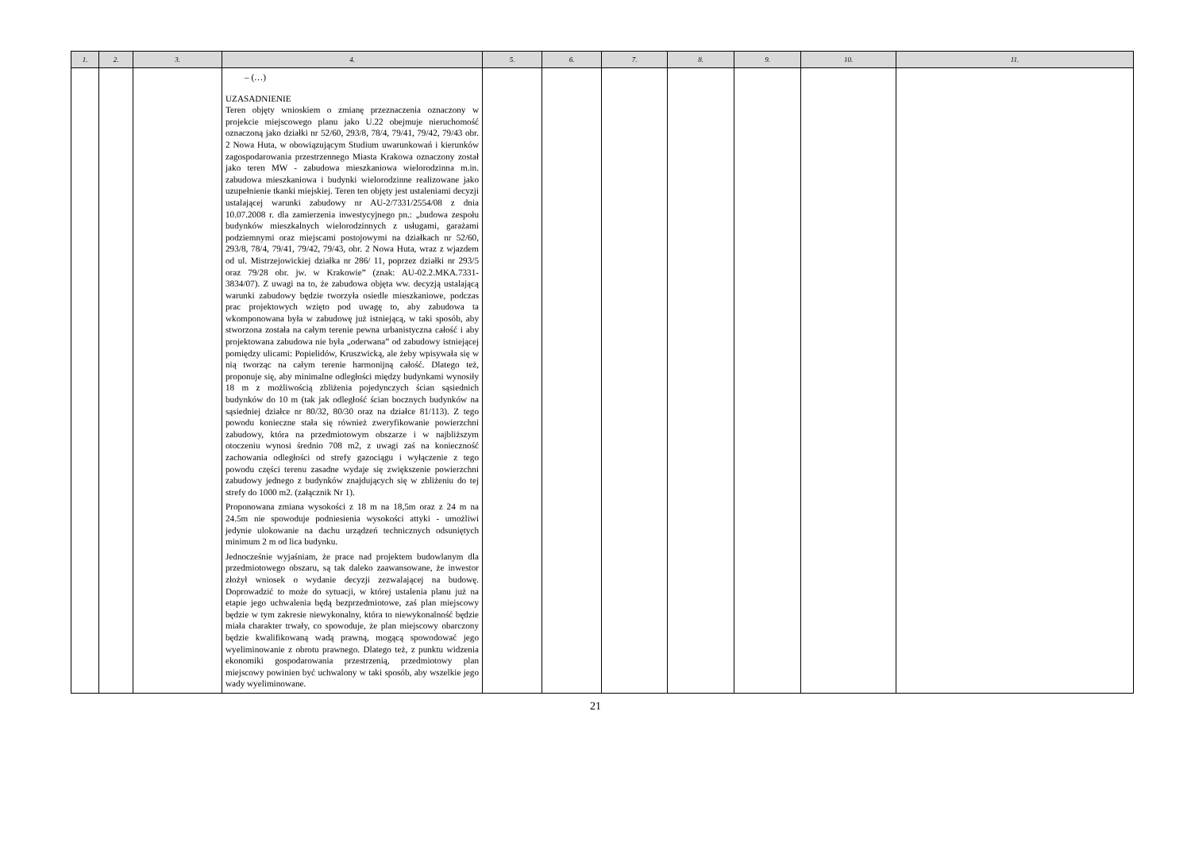| 1. | 2. | 3. | 4. | 5. | 6. | 7. | 8. | 9. | 10. | 11. |
| --- | --- | --- | --- | --- | --- | --- | --- | --- | --- | --- |
| | | | – (…) UZASADNIENIE Teren objęty wnioskiem o zmianę przeznaczenia oznaczony w projekcie miejscowego planu jako U.22 obejmuje nieruchomość oznaczoną jako działki nr 52/60, 293/8, 78/4, 79/41, 79/42, 79/43 obr. 2 Nowa Huta, w obowiązującym Studium uwarunkowań i kierunków zagospodarowania przestrzennego Miasta Krakowa oznaczony został jako teren MW - zabudowa mieszkaniowa wielorodzinna m.in. zabudowa mieszkaniowa i budynki wielorodzinne realizowane jako uzupełnienie tkanki miejskiej. Teren ten objęty jest ustaleniami decyzji ustalającej warunki zabudowy nr AU-2/7331/2554/08 z dnia 10.07.2008 r. dla zamierzenia inwestycyjnego pn.: „budowa zespołu budynków mieszkalnych wielorodzinnych z usługami, garażami podziemnymi oraz miejscami postojowymi na działkach nr 52/60, 293/8, 78/4, 79/41, 79/42, 79/43, obr. 2 Nowa Huta, wraz z wjazdem od ul. Mistrzejowickiej działka nr 286/ 11, poprzez działki nr 293/5 oraz 79/28 obr. jw. w Krakowie” (znak: AU-02.2.MKA.7331-3834/07). Z uwagi na to, że zabudowa objęta ww. decyzją ustalającą warunki zabudowy będzie tworzyła osiedle mieszkaniowe, podczas prac projektowych wzięto pod uwagę to, aby zabudowa ta wkomponowana była w zabudowę już istniejącą, w taki sposób, aby stworzona została na całym terenie pewna urbanistyczna całość i aby projektowana zabudowa nie była „oderwana” od zabudowy istniejącej pomiędzy ulicami: Popielidów, Kruszwicką, ale żeby wpisywała się w nią tworząc na całym terenie harmonijną całość. Dlatego też, proponuje się, aby minimalne odległości między budynkami wynosiły 18 m z możliwością zbliżenia pojedynczych ścian sąsiednich budynków do 10 m (tak jak odległość ścian bocznych budynków na sąsiedniej działce nr 80/32, 80/30 oraz na działce 81/113). Z tego powodu konieczne stała się również zweryfikowanie powierzchni zabudowy, która na przedmiotowym obszarze i w najbliższym otoczeniu wynosi średnio 708 m2, z uwagi zaś na konieczność zachowania odległości od strefy gazociągu i wyłączenie z tego powodu części terenu zasadne wydaje się zwiększenie powierzchni zabudowy jednego z budynków znajdujących się w zbliżeniu do tej strefy do 1000 m2. (załącznik Nr 1). Proponowana zmiana wysokości z 18 m na 18,5m oraz z 24 m na 24.5m nie spowoduje podniesienia wysokości attyki - umożliwi jedynie ulokowanie na dachu urządzeń technicznych odsuniętych minimum 2 m od lica budynku. Jednocześnie wyjaśniam, że prace nad projektem budowlanym dla przedmiotowego obszaru, są tak daleko zaawansowane, że inwestor złożył wniosek o wydanie decyzji zezwalającej na budowę. Doprowadzić to może do sytuacji, w której ustalenia planu już na etapie jego uchwalenia będą bezprzedmiotowe, zaś plan miejscowy będzie w tym zakresie niewykonalny, która to niewykonalność będzie miała charakter trwały, co spowoduje, że plan miejscowy obarczony będzie kwalifikowaną wadą prawną, mogącą spowodować jego wyeliminowanie z obrotu prawnego. Dlatego też, z punktu widzenia ekonomiki gospodarowania przestrzenią, przedmiotowy plan miejscowy powinien być uchwalony w taki sposób, aby wszelkie jego wady wyeliminowane. | | | | | | | |
21